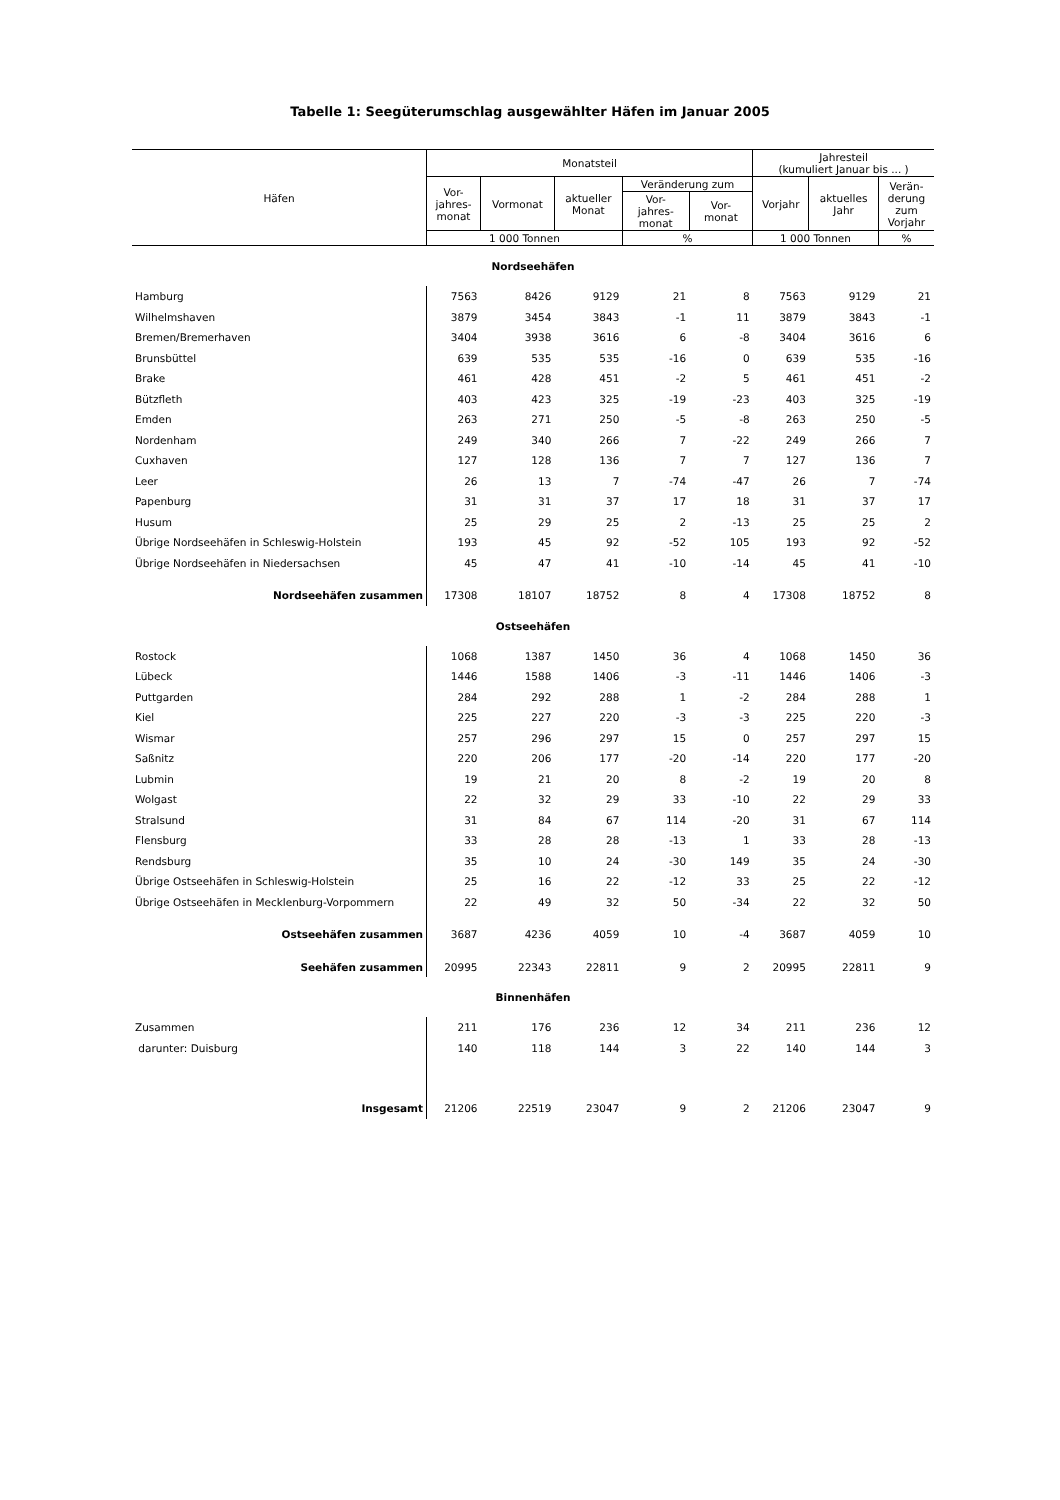Tabelle 1: Seegüterumschlag ausgewählter Häfen im Januar 2005
| Häfen | Monatsteil | | | | | Jahresteil (kumuliert Januar bis ... ) | | |
| --- | --- | --- | --- | --- | --- | --- | --- | --- |
| | Vor- jahres- monat | Vormonat | aktueller Monat | Veränderung zum | | Vorjahr | aktuelles Jahr | Verän- derung zum Vorjahr |
| | | | | Vor- jahres- monat | Vor- monat | | | |
| | 1 000 Tonnen | | | % | | 1 000 Tonnen | | % |
| Nordseehäfen | | | | | | | | |
| Hamburg | 7563 | 8426 | 9129 | 21 | 8 | 7563 | 9129 | 21 |
| Wilhelmshaven | 3879 | 3454 | 3843 | -1 | 11 | 3879 | 3843 | -1 |
| Bremen/Bremerhaven | 3404 | 3938 | 3616 | 6 | -8 | 3404 | 3616 | 6 |
| Brunsbüttel | 639 | 535 | 535 | -16 | 0 | 639 | 535 | -16 |
| Brake | 461 | 428 | 451 | -2 | 5 | 461 | 451 | -2 |
| Bützfleth | 403 | 423 | 325 | -19 | -23 | 403 | 325 | -19 |
| Emden | 263 | 271 | 250 | -5 | -8 | 263 | 250 | -5 |
| Nordenham | 249 | 340 | 266 | 7 | -22 | 249 | 266 | 7 |
| Cuxhaven | 127 | 128 | 136 | 7 | 7 | 127 | 136 | 7 |
| Leer | 26 | 13 | 7 | -74 | -47 | 26 | 7 | -74 |
| Papenburg | 31 | 31 | 37 | 17 | 18 | 31 | 37 | 17 |
| Husum | 25 | 29 | 25 | 2 | -13 | 25 | 25 | 2 |
| Übrige Nordseehäfen in Schleswig-Holstein | 193 | 45 | 92 | -52 | 105 | 193 | 92 | -52 |
| Übrige Nordseehäfen in Niedersachsen | 45 | 47 | 41 | -10 | -14 | 45 | 41 | -10 |
| Nordseehäfen zusammen | 17308 | 18107 | 18752 | 8 | 4 | 17308 | 18752 | 8 |
| Ostseehäfen | | | | | | | | |
| Rostock | 1068 | 1387 | 1450 | 36 | 4 | 1068 | 1450 | 36 |
| Lübeck | 1446 | 1588 | 1406 | -3 | -11 | 1446 | 1406 | -3 |
| Puttgarden | 284 | 292 | 288 | 1 | -2 | 284 | 288 | 1 |
| Kiel | 225 | 227 | 220 | -3 | -3 | 225 | 220 | -3 |
| Wismar | 257 | 296 | 297 | 15 | 0 | 257 | 297 | 15 |
| Saßnitz | 220 | 206 | 177 | -20 | -14 | 220 | 177 | -20 |
| Lubmin | 19 | 21 | 20 | 8 | -2 | 19 | 20 | 8 |
| Wolgast | 22 | 32 | 29 | 33 | -10 | 22 | 29 | 33 |
| Stralsund | 31 | 84 | 67 | 114 | -20 | 31 | 67 | 114 |
| Flensburg | 33 | 28 | 28 | -13 | 1 | 33 | 28 | -13 |
| Rendsburg | 35 | 10 | 24 | -30 | 149 | 35 | 24 | -30 |
| Übrige Ostseehäfen in Schleswig-Holstein | 25 | 16 | 22 | -12 | 33 | 25 | 22 | -12 |
| Übrige Ostseehäfen in Mecklenburg-Vorpommern | 22 | 49 | 32 | 50 | -34 | 22 | 32 | 50 |
| Ostseehäfen zusammen | 3687 | 4236 | 4059 | 10 | -4 | 3687 | 4059 | 10 |
| Seehäfen zusammen | 20995 | 22343 | 22811 | 9 | 2 | 20995 | 22811 | 9 |
| Binnenhäfen | | | | | | | | |
| Zusammen | 211 | 176 | 236 | 12 | 34 | 211 | 236 | 12 |
| darunter: Duisburg | 140 | 118 | 144 | 3 | 22 | 140 | 144 | 3 |
| Insgesamt | 21206 | 22519 | 23047 | 9 | 2 | 21206 | 23047 | 9 |